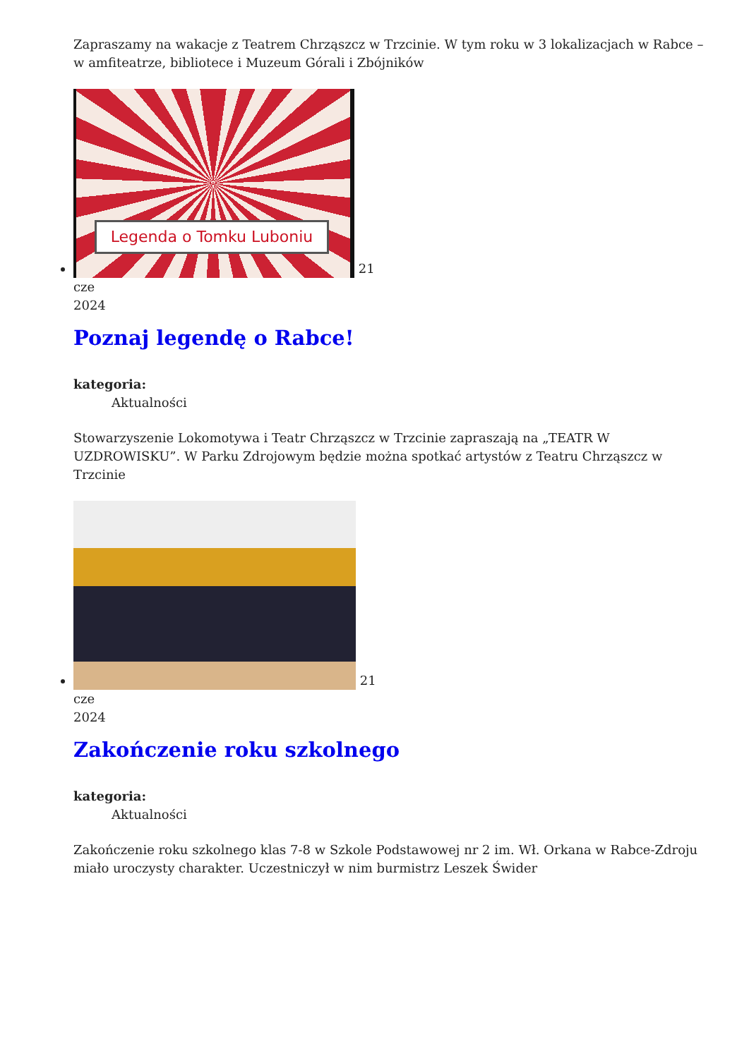Zapraszamy na wakacje z Teatrem Chrząszcz w Trzcinie. W tym roku w 3 lokalizacjach w Rabce – w amfiteatrze, bibliotece i Muzeum Górali i Zbójników
Legenda o Tomku Luboniu
21
cze
2024
Poznaj legendę o Rabce!
kategoria:
Aktualności
Stowarzyszenie Lokomotywa i Teatr Chrząszcz w Trzcinie zapraszają na „TEATR W UZDROWISKU”. W Parku Zdrojowym będzie można spotkać artystów z Teatru Chrząszcz w Trzcinie
21
cze
2024
Zakończenie roku szkolnego
kategoria:
Aktualności
Zakończenie roku szkolnego klas 7-8 w Szkole Podstawowej nr 2 im. Wł. Orkana w Rabce-Zdroju miało uroczysty charakter. Uczestniczył w nim burmistrz Leszek Świder